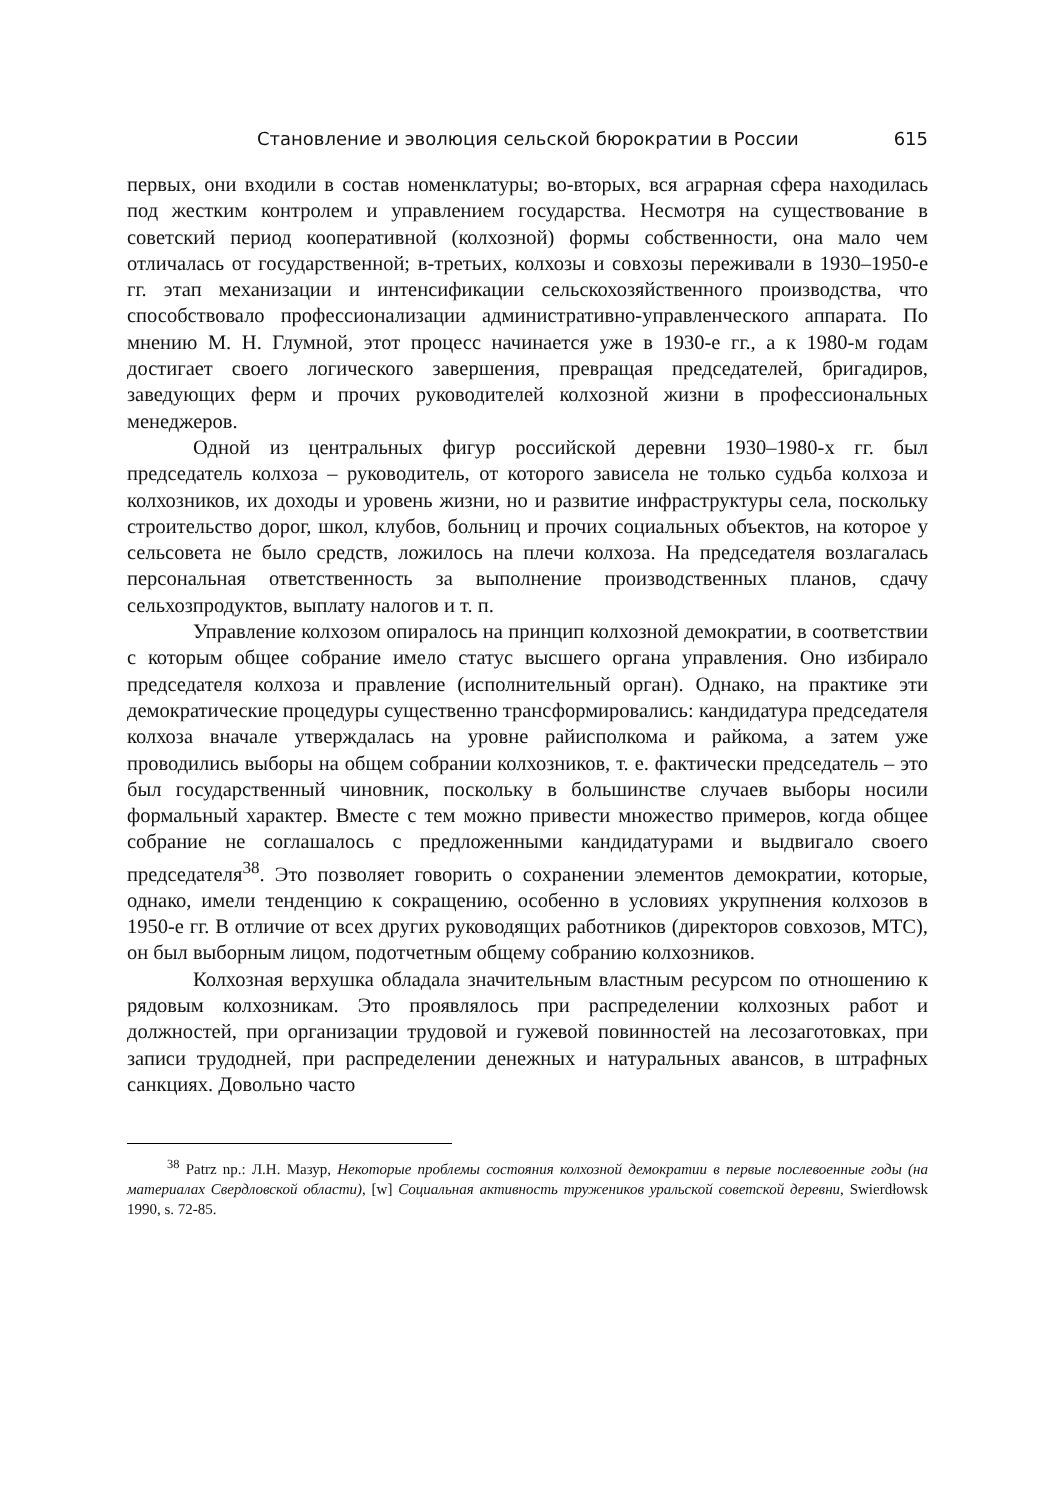Становление и эволюция сельской бюрократии в России 615
первых, они входили в состав номенклатуры; во-вторых, вся аграрная сфера находилась под жестким контролем и управлением государства. Несмотря на существование в советский период кооперативной (колхозной) формы собственности, она мало чем отличалась от государственной; в-третьих, колхозы и совхозы переживали в 1930–1950-е гг. этап механизации и интенсификации сельскохозяйственного производства, что способствовало профессионализации административно-управленческого аппарата. По мнению М. Н. Глумной, этот процесс начинается уже в 1930-е гг., а к 1980-м годам достигает своего логического завершения, превращая председателей, бригадиров, заведующих ферм и прочих руководителей колхозной жизни в профессиональных менеджеров.
Одной из центральных фигур российской деревни 1930–1980-х гг. был председатель колхоза – руководитель, от которого зависела не только судьба колхоза и колхозников, их доходы и уровень жизни, но и развитие инфраструктуры села, поскольку строительство дорог, школ, клубов, больниц и прочих социальных объектов, на которое у сельсовета не было средств, ложилось на плечи колхоза. На председателя возлагалась персональная ответственность за выполнение производственных планов, сдачу сельхозпродуктов, выплату налогов и т. п.
Управление колхозом опиралось на принцип колхозной демократии, в соответствии с которым общее собрание имело статус высшего органа управления. Оно избирало председателя колхоза и правление (исполнительный орган). Однако, на практике эти демократические процедуры существенно трансформировались: кандидатура председателя колхоза вначале утверждалась на уровне райисполкома и райкома, а затем уже проводились выборы на общем собрании колхозников, т. е. фактически председатель – это был государственный чиновник, поскольку в большинстве случаев выборы носили формальный характер. Вместе с тем можно привести множество примеров, когда общее собрание не соглашалось с предложенными кандидатурами и выдвигало своего председателя<sup>38</sup>. Это позволяет говорить о сохранении элементов демократии, которые, однако, имели тенденцию к сокращению, особенно в условиях укрупнения колхозов в 1950-е гг. В отличие от всех других руководящих работников (директоров совхозов, МТС), он был выборным лицом, подотчетным общему собранию колхозников.
Колхозная верхушка обладала значительным властным ресурсом по отношению к рядовым колхозникам. Это проявлялось при распределении колхозных работ и должностей, при организации трудовой и гужевой повинностей на лесозаготовках, при записи трудодней, при распределении денежных и натуральных авансов, в штрафных санкциях. Довольно часто
<sup>38</sup> Patrz np.: Л.Н. Мазур, Некоторые проблемы состояния колхозной демократии в первые послевоенные годы (на материалах Свердловской области), [w] Социальная активность тружеников уральской советской деревни, Swierdłowsk 1990, s. 72-85.